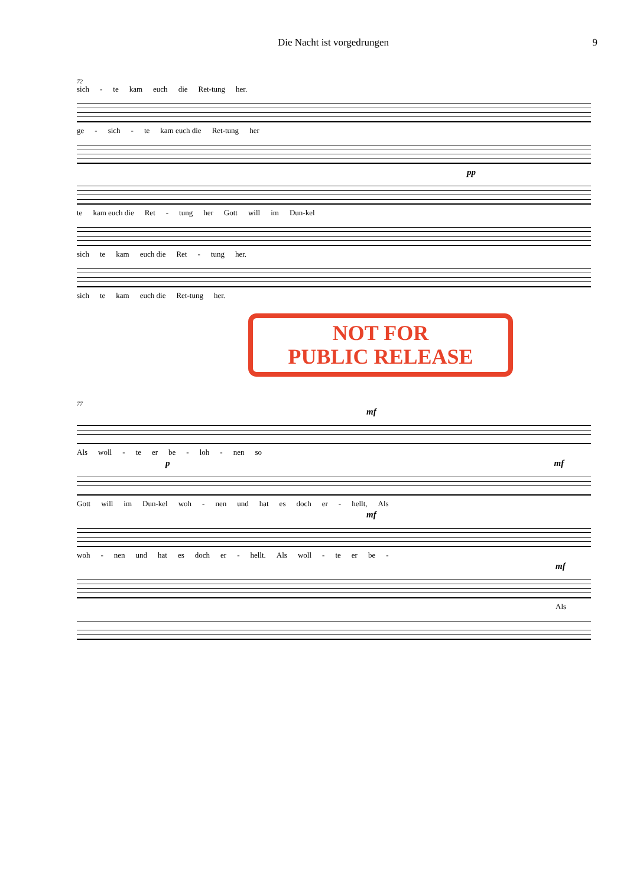Die Nacht ist vorgedrungen 9
72
sich - te kam euch die Ret-tung her.
ge - sich - te kam euch die Ret-tung her
pp
te kam euch die Ret - tung her Gott will im Dun-kel
sich te kam euch die Ret - tung her.
sich te kam euch die Ret-tung her.
NOT FOR
PUBLIC RELEASE
77
mf
Als woll - te er be - loh - nen so
p mf
Gott will im Dun-kel woh - nen und hat es doch er - hellt, Als
mf
woh - nen und hat es doch er - hellt. Als woll - te er be -
mf
Als